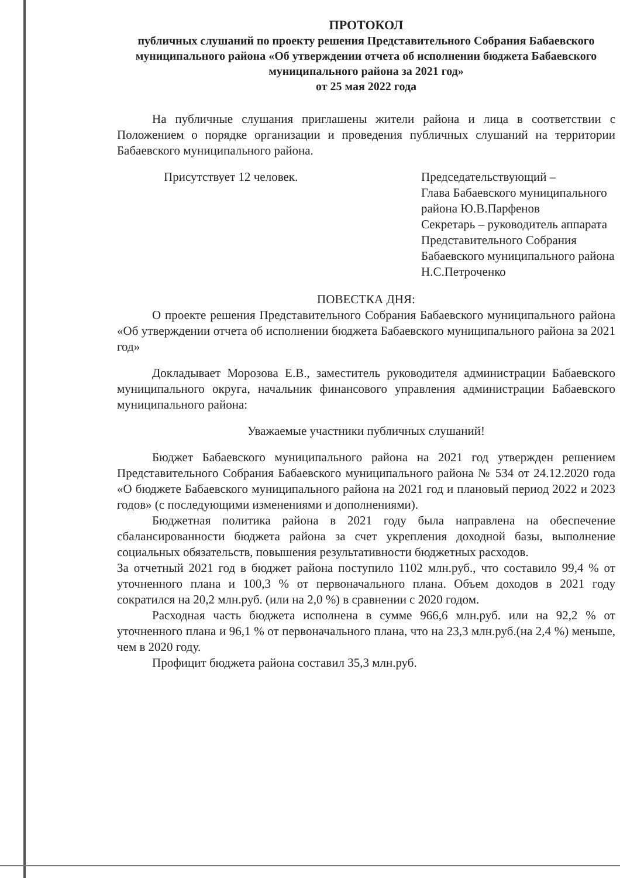ПРОТОКОЛ
публичных слушаний по проекту решения Представительного Собрания Бабаевского муниципального района «Об утверждении отчета об исполнении бюджета Бабаевского муниципального района за 2021 год»
от 25 мая 2022 года
На публичные слушания приглашены жители района и лица в соответствии с Положением о порядке организации и проведения публичных слушаний на территории Бабаевского муниципального района.
Присутствует 12 человек. Председательствующий –
Глава Бабаевского муниципального района Ю.В.Парфенов
Секретарь – руководитель аппарата Представительного Собрания Бабаевского муниципального района
Н.С.Петроченко
ПОВЕСТКА ДНЯ:
О проекте решения Представительного Собрания Бабаевского муниципального района «Об утверждении отчета об исполнении бюджета Бабаевского муниципального района за 2021 год»
Докладывает Морозова Е.В., заместитель руководителя администрации Бабаевского муниципального округа, начальник финансового управления администрации Бабаевского муниципального района:
Уважаемые участники публичных слушаний!
Бюджет Бабаевского муниципального района на 2021 год утвержден решением Представительного Собрания Бабаевского муниципального района № 534 от 24.12.2020 года «О бюджете Бабаевского муниципального района на 2021 год и плановый период 2022 и 2023 годов» (с последующими изменениями и дополнениями).
Бюджетная политика района в 2021 году была направлена на обеспечение сбалансированности бюджета района за счет укрепления доходной базы, выполнение социальных обязательств, повышения результативности бюджетных расходов.
За отчетный 2021 год в бюджет района поступило 1102 млн.руб., что составило 99,4 % от уточненного плана и 100,3 % от первоначального плана. Объем доходов в 2021 году сократился на 20,2 млн.руб. (или на 2,0 %) в сравнении с 2020 годом.
Расходная часть бюджета исполнена в сумме 966,6 млн.руб. или на 92,2 % от уточненного плана и 96,1 % от первоначального плана, что на 23,3 млн.руб.(на 2,4 %) меньше, чем в 2020 году.
Профицит бюджета района составил 35,3 млн.руб.